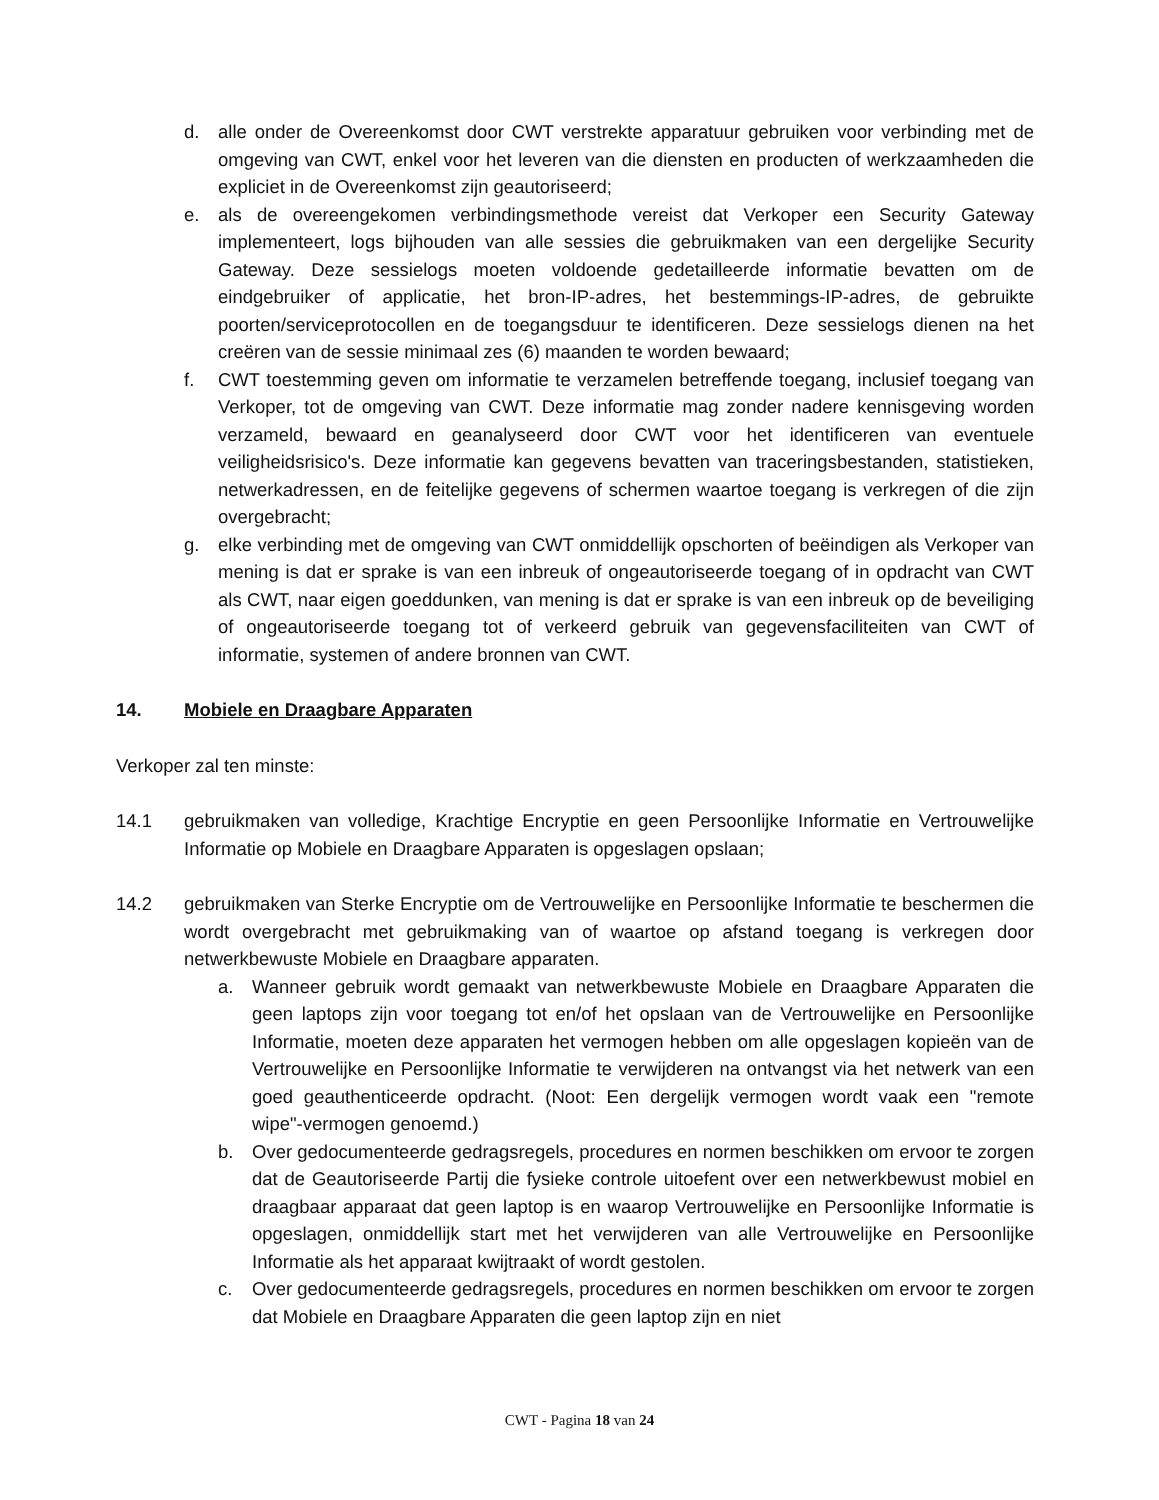d. alle onder de Overeenkomst door CWT verstrekte apparatuur gebruiken voor verbinding met de omgeving van CWT, enkel voor het leveren van die diensten en producten of werkzaamheden die expliciet in de Overeenkomst zijn geautoriseerd;
e. als de overeengekomen verbindingsmethode vereist dat Verkoper een Security Gateway implementeert, logs bijhouden van alle sessies die gebruikmaken van een dergelijke Security Gateway. Deze sessielogs moeten voldoende gedetailleerde informatie bevatten om de eindgebruiker of applicatie, het bron-IP-adres, het bestemmings-IP-adres, de gebruikte poorten/serviceprotocollen en de toegangsduur te identificeren. Deze sessielogs dienen na het creëren van de sessie minimaal zes (6) maanden te worden bewaard;
f. CWT toestemming geven om informatie te verzamelen betreffende toegang, inclusief toegang van Verkoper, tot de omgeving van CWT. Deze informatie mag zonder nadere kennisgeving worden verzameld, bewaard en geanalyseerd door CWT voor het identificeren van eventuele veiligheidsrisico's. Deze informatie kan gegevens bevatten van traceringsbestanden, statistieken, netwerkadressen, en de feitelijke gegevens of schermen waartoe toegang is verkregen of die zijn overgebracht;
g. elke verbinding met de omgeving van CWT onmiddellijk opschorten of beëindigen als Verkoper van mening is dat er sprake is van een inbreuk of ongeautoriseerde toegang of in opdracht van CWT als CWT, naar eigen goeddunken, van mening is dat er sprake is van een inbreuk op de beveiliging of ongeautoriseerde toegang tot of verkeerd gebruik van gegevensfaciliteiten van CWT of informatie, systemen of andere bronnen van CWT.
14. Mobiele en Draagbare Apparaten
Verkoper zal ten minste:
14.1 gebruikmaken van volledige, Krachtige Encryptie en geen Persoonlijke Informatie en Vertrouwelijke Informatie op Mobiele en Draagbare Apparaten is opgeslagen opslaan;
14.2 gebruikmaken van Sterke Encryptie om de Vertrouwelijke en Persoonlijke Informatie te beschermen die wordt overgebracht met gebruikmaking van of waartoe op afstand toegang is verkregen door netwerkbewuste Mobiele en Draagbare apparaten.
a. Wanneer gebruik wordt gemaakt van netwerkbewuste Mobiele en Draagbare Apparaten die geen laptops zijn voor toegang tot en/of het opslaan van de Vertrouwelijke en Persoonlijke Informatie, moeten deze apparaten het vermogen hebben om alle opgeslagen kopieën van de Vertrouwelijke en Persoonlijke Informatie te verwijderen na ontvangst via het netwerk van een goed geauthenticeerde opdracht. (Noot: Een dergelijk vermogen wordt vaak een "remote wipe"-vermogen genoemd.)
b. Over gedocumenteerde gedragsregels, procedures en normen beschikken om ervoor te zorgen dat de Geautoriseerde Partij die fysieke controle uitoefent over een netwerkbewust mobiel en draagbaar apparaat dat geen laptop is en waarop Vertrouwelijke en Persoonlijke Informatie is opgeslagen, onmiddellijk start met het verwijderen van alle Vertrouwelijke en Persoonlijke Informatie als het apparaat kwijtraakt of wordt gestolen.
c. Over gedocumenteerde gedragsregels, procedures en normen beschikken om ervoor te zorgen dat Mobiele en Draagbare Apparaten die geen laptop zijn en niet
CWT - Pagina 18 van 24